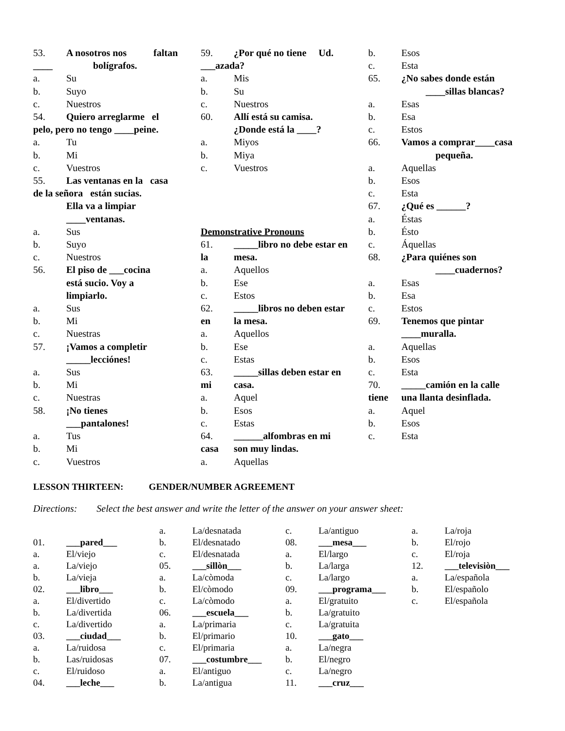53. A nosotros nos faltan
____ bolígrafos.
a. Su
b. Suyo
c. Nuestros
54. Quiero arreglarme el
pelo, pero no tengo ____peine.
a. Tu
b. Mi
c. Vuestros
55. Las ventanas en la casa
de la señora están sucias.
Ella va a limpiar
____ventanas.
a. Sus
b. Suyo
c. Nuestros
56. El piso de ___cocina
está sucio. Voy a
limpiarlo.
a. Sus
b. Mi
c. Nuestras
57. ¡Vamos a completir
_____lecciónes!
a. Sus
b. Mi
c. Nuestras
58. ¡No tienes
___pantalones!
a. Tus
b. Mi
c. Vuestros
59. ¿Por qué no tiene Ud.
___azada?
a. Mis
b. Su
c. Nuestros
60. Allí está su camisa.
¿Donde está la ____?
a. Miyos
b. Miya
c. Vuestros
Demonstrative Pronouns
61. _____libro no debe estar en
la mesa.
a. Aquellos
b. Ese
c. Estos
62. _____libros no deben estar
en la mesa.
a. Aquellos
b. Ese
c. Estas
63. _____sillas deben estar en
mi casa.
a. Aquel
b. Esos
c. Estas
64. ______alfombras en mi
casa son muy lindas.
a. Aquellas
b. Esos
c. Esta
65. ¿No sabes donde están
____sillas blancas?
a. Esas
b. Esa
c. Estos
66. Vamos a comprar____casa
pequeña.
a. Aquellas
b. Esos
c. Esta
67. ¿Qué es ______?
a. Éstas
b. Ésto
c. Áquellas
68. ¿Para quiénes son
____cuadernos?
a. Esas
b. Esa
c. Estos
69. Tenemos que pintar
____muralla.
a. Aquellas
b. Esos
c. Esta
70. _____camión en la calle
tiene una llanta desinflada.
a. Aquel
b. Esos
c. Esta
LESSON THIRTEEN: GENDER/NUMBER AGREEMENT
Directions: Select the best answer and write the letter of the answer on your answer sheet:
01. ___pared___
a. El/viejo
a. La/viejo
b. La/vieja
02. ___libro___
a. El/divertido
b. La/divertida
c. La/divertido
03. ___ciudad___
a. La/ruidosa
b. Las/ruidosas
c. El/ruidoso
04. ___leche___
a. La/desnatada
b. El/desnatado
c. El/desnatada
05. ___sillòn___
a. La/còmoda
b. El/còmodo
c. La/còmodo
06. ___escuela___
a. La/primaria
b. El/primario
c. El/primaria
07. ___costumbre___
a. El/antiguo
b. La/antigua
c. La/antiguo
08. ___mesa___
a. El/largo
b. La/larga
c. La/largo
09. ___programa___
a. El/gratuito
b. La/gratuito
c. La/gratuita
10. ___gato___
a. La/negra
b. El/negro
c. La/negro
11. ___cruz___
a. La/roja
b. El/rojo
c. El/roja
12. ___televisiòn___
a. La/española
b. El/españolo
c. El/española